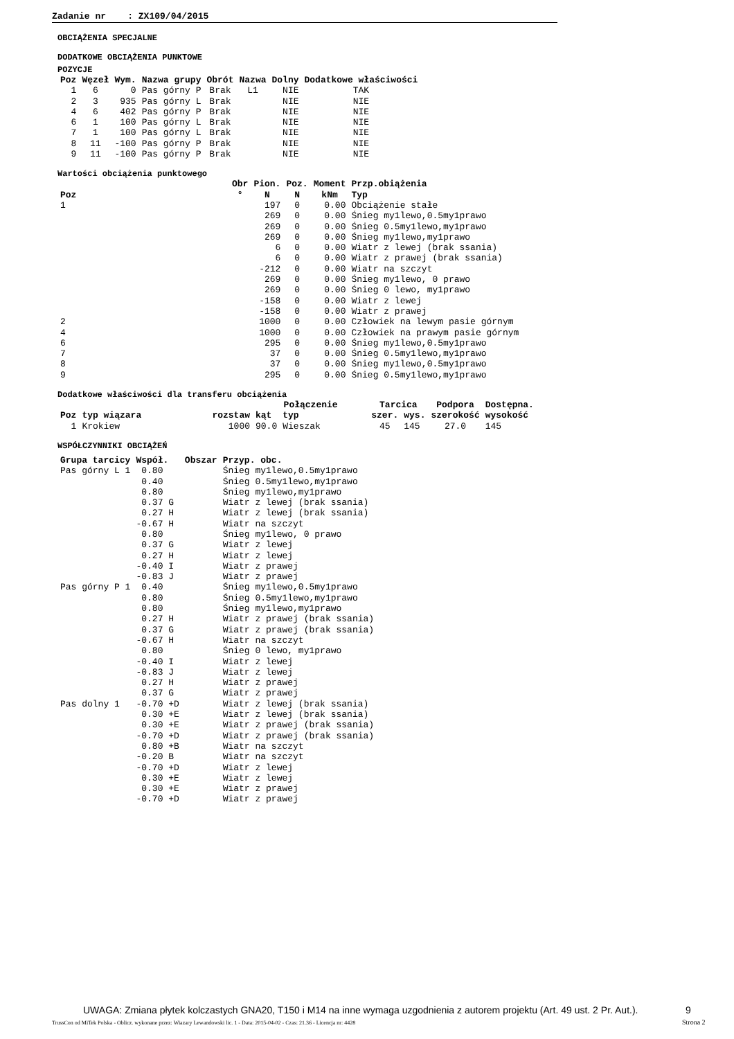Zadanie nr : ZX109/04/2015
OBCIĄŻENIA SPECJALNE
DODATKOWE OBCIĄŻENIA PUNKTOWE
POZYCJE
| Poz | Węzeł | Wym. | Nazwa grupy | Obrót | Nazwa | Dolny | Dodatkowe właściwości |
| --- | --- | --- | --- | --- | --- | --- | --- |
| 1 | 6 | 0 | Pas górny P | Brak | L1 | NIE | TAK |
| 2 | 3 | 935 | Pas górny L | Brak | | NIE | NIE |
| 4 | 6 | 402 | Pas górny P | Brak | | NIE | NIE |
| 6 | 1 | 100 | Pas górny L | Brak | | NIE | NIE |
| 7 | 1 | 100 | Pas górny L | Brak | | NIE | NIE |
| 8 | 11 | -100 | Pas górny P | Brak | | NIE | NIE |
| 9 | 11 | -100 | Pas górny P | Brak | | NIE | NIE |
Wartości obciążenia punktowego
| | Obr | Pion. | Poz. | Moment | Przp.obiążenia |
| --- | --- | --- | --- | --- | --- |
| Poz | ° | N | N | kNm | Typ |
| 1 | | 197 | 0 | 0.00 | Obciążenie stałe |
| | | 269 | 0 | 0.00 | Śnieg my1lewo,0.5my1prawo |
| | | 269 | 0 | 0.00 | Śnieg 0.5my1lewo,my1prawo |
| | | 269 | 0 | 0.00 | Śnieg my1lewo,my1prawo |
| | | 6 | 0 | 0.00 | Wiatr z lewej (brak ssania) |
| | | 6 | 0 | 0.00 | Wiatr z prawej (brak ssania) |
| | | -212 | 0 | 0.00 | Wiatr na szczyt |
| | | 269 | 0 | 0.00 | Śnieg my1lewo, 0 prawo |
| | | 269 | 0 | 0.00 | Śnieg 0 lewo, my1prawo |
| | | -158 | 0 | 0.00 | Wiatr z lewej |
| | | -158 | 0 | 0.00 | Wiatr z prawej |
| 2 | | 1000 | 0 | 0.00 | Człowiek na lewym pasie górnym |
| 4 | | 1000 | 0 | 0.00 | Człowiek na prawym pasie górnym |
| 6 | | 295 | 0 | 0.00 | Śnieg my1lewo,0.5my1prawo |
| 7 | | 37 | 0 | 0.00 | Śnieg 0.5my1lewo,my1prawo |
| 8 | | 37 | 0 | 0.00 | Śnieg my1lewo,0.5my1prawo |
| 9 | | 295 | 0 | 0.00 | Śnieg 0.5my1lewo,my1prawo |
Dodatkowe właściwości dla transferu obciążenia
| | | | Połączenie | | Tarcica | | Podpora | Dostępna. |
| --- | --- | --- | --- | --- | --- | --- | --- | --- |
| Poz | typ wiązara | rozstaw | kąt | typ | szer. | wys. | szerokość | wysokość |
| 1 | Krokiew | 1000 | 90.0 | Wieszak | 45 | 145 | 27.0 | 145 |
WSPÓŁCZYNNIKI OBCIĄŻEŃ
| Grupa tarcicy | Współ. | Obszar | Przyp. obc. |
| --- | --- | --- | --- |
| Pas górny L 1 | 0.80 | | Śnieg my1lewo,0.5my1prawo |
| | 0.40 | | Śnieg 0.5my1lewo,my1prawo |
| | 0.80 | | Śnieg my1lewo,my1prawo |
| | 0.37 G | | Wiatr z lewej (brak ssania) |
| | 0.27 H | | Wiatr z lewej (brak ssania) |
| | -0.67 H | | Wiatr na szczyt |
| | 0.80 | | Śnieg my1lewo, 0 prawo |
| | 0.37 G | | Wiatr z lewej |
| | 0.27 H | | Wiatr z lewej |
| | -0.40 I | | Wiatr z prawej |
| | -0.83 J | | Wiatr z prawej |
| Pas górny P 1 | 0.40 | | Śnieg my1lewo,0.5my1prawo |
| | 0.80 | | Śnieg 0.5my1lewo,my1prawo |
| | 0.80 | | Śnieg my1lewo,my1prawo |
| | 0.27 H | | Wiatr z prawej (brak ssania) |
| | 0.37 G | | Wiatr z prawej (brak ssania) |
| | -0.67 H | | Wiatr na szczyt |
| | 0.80 | | Śnieg 0 lewo, my1prawo |
| | -0.40 I | | Wiatr z lewej |
| | -0.83 J | | Wiatr z lewej |
| | 0.27 H | | Wiatr z prawej |
| | 0.37 G | | Wiatr z prawej |
| Pas dolny 1 | -0.70 +D | | Wiatr z lewej (brak ssania) |
| | 0.30 +E | | Wiatr z lewej (brak ssania) |
| | 0.30 +E | | Wiatr z prawej (brak ssania) |
| | -0.70 +D | | Wiatr z prawej (brak ssania) |
| | 0.80 +B | | Wiatr na szczyt |
| | -0.20 B | | Wiatr na szczyt |
| | -0.70 +D | | Wiatr z lewej |
| | 0.30 +E | | Wiatr z lewej |
| | 0.30 +E | | Wiatr z prawej |
| | -0.70 +D | | Wiatr z prawej |
UWAGA: Zmiana płytek kolczastych GNA20, T150 i M14 na inne wymaga uzgodnienia z autorem projektu (Art. 49 ust. 2 Pr. Aut.).
9
TrussCon od MiTek Polska - Oblicz. wykonane przez: Wiazary Lewandowski lic. 1 - Data: 2015-04-02 - Czas: 21.36 - Licencja nr: 4428
Strona 2